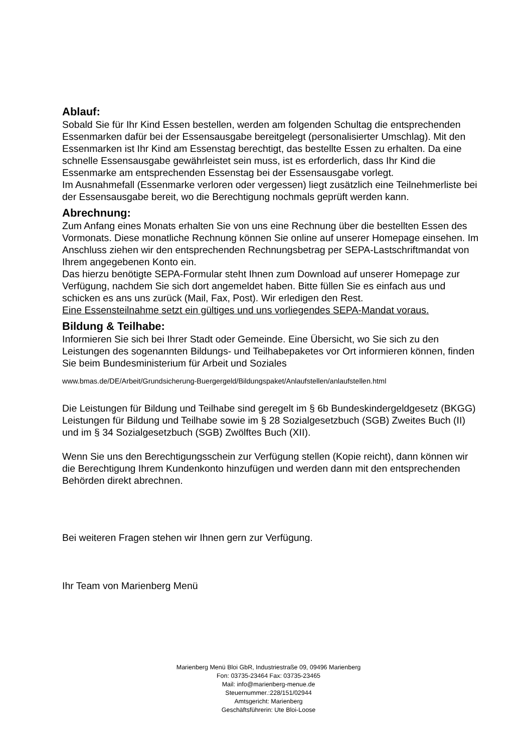Ablauf:
Sobald Sie für Ihr Kind Essen bestellen, werden am folgenden Schultag die entsprechenden Essenmarken dafür bei der Essensausgabe bereitgelegt (personalisierter Umschlag). Mit den Essenmarken ist Ihr Kind am Essenstag berechtigt, das bestellte Essen zu erhalten. Da eine schnelle Essensausgabe gewährleistet sein muss, ist es erforderlich, dass Ihr Kind die Essenmarke am entsprechenden Essenstag bei der Essensausgabe vorlegt.
Im Ausnahmefall (Essenmarke verloren oder vergessen) liegt zusätzlich eine Teilnehmerliste bei der Essensausgabe bereit, wo die Berechtigung nochmals geprüft werden kann.
Abrechnung:
Zum Anfang eines Monats erhalten Sie von uns eine Rechnung über die bestellten Essen des Vormonats. Diese monatliche Rechnung können Sie online auf unserer Homepage einsehen. Im Anschluss ziehen wir den entsprechenden Rechnungsbetrag per SEPA-Lastschriftmandat von Ihrem angegebenen Konto ein.
Das hierzu benötigte SEPA-Formular steht Ihnen zum Download auf unserer Homepage zur Verfügung, nachdem Sie sich dort angemeldet haben. Bitte füllen Sie es einfach aus und schicken es ans uns zurück (Mail, Fax, Post). Wir erledigen den Rest.
Eine Essensteilnahme setzt ein gültiges und uns vorliegendes SEPA-Mandat voraus.
Bildung & Teilhabe:
Informieren Sie sich bei Ihrer Stadt oder Gemeinde. Eine Übersicht, wo Sie sich zu den Leistungen des sogenannten Bildungs- und Teilhabepaketes vor Ort informieren können, finden Sie beim Bundesministerium für Arbeit und Soziales
www.bmas.de/DE/Arbeit/Grundsicherung-Buergergeld/Bildungspaket/Anlaufstellen/anlaufstellen.html
Die Leistungen für Bildung und Teilhabe sind geregelt im § 6b Bundeskindergeldgesetz (BKGG) Leistungen für Bildung und Teilhabe sowie im § 28 Sozialgesetzbuch (SGB) Zweites Buch (II) und im § 34 Sozialgesetzbuch (SGB) Zwölftes Buch (XII).
Wenn Sie uns den Berechtigungsschein zur Verfügung stellen (Kopie reicht), dann können wir die Berechtigung Ihrem Kundenkonto hinzufügen und werden dann mit den entsprechenden Behörden direkt abrechnen.
Bei weiteren Fragen stehen wir Ihnen gern zur Verfügung.
Ihr Team von Marienberg Menü
Marienberg Menü Bloi GbR, Industriestraße 09, 09496 Marienberg
Fon: 03735-23464 Fax: 03735-23465
Mail: info@marienberg-menue.de
Steuernummer.:228/151/02944
Amtsgericht: Marienberg
Geschäftsführerin: Ute Bloi-Loose